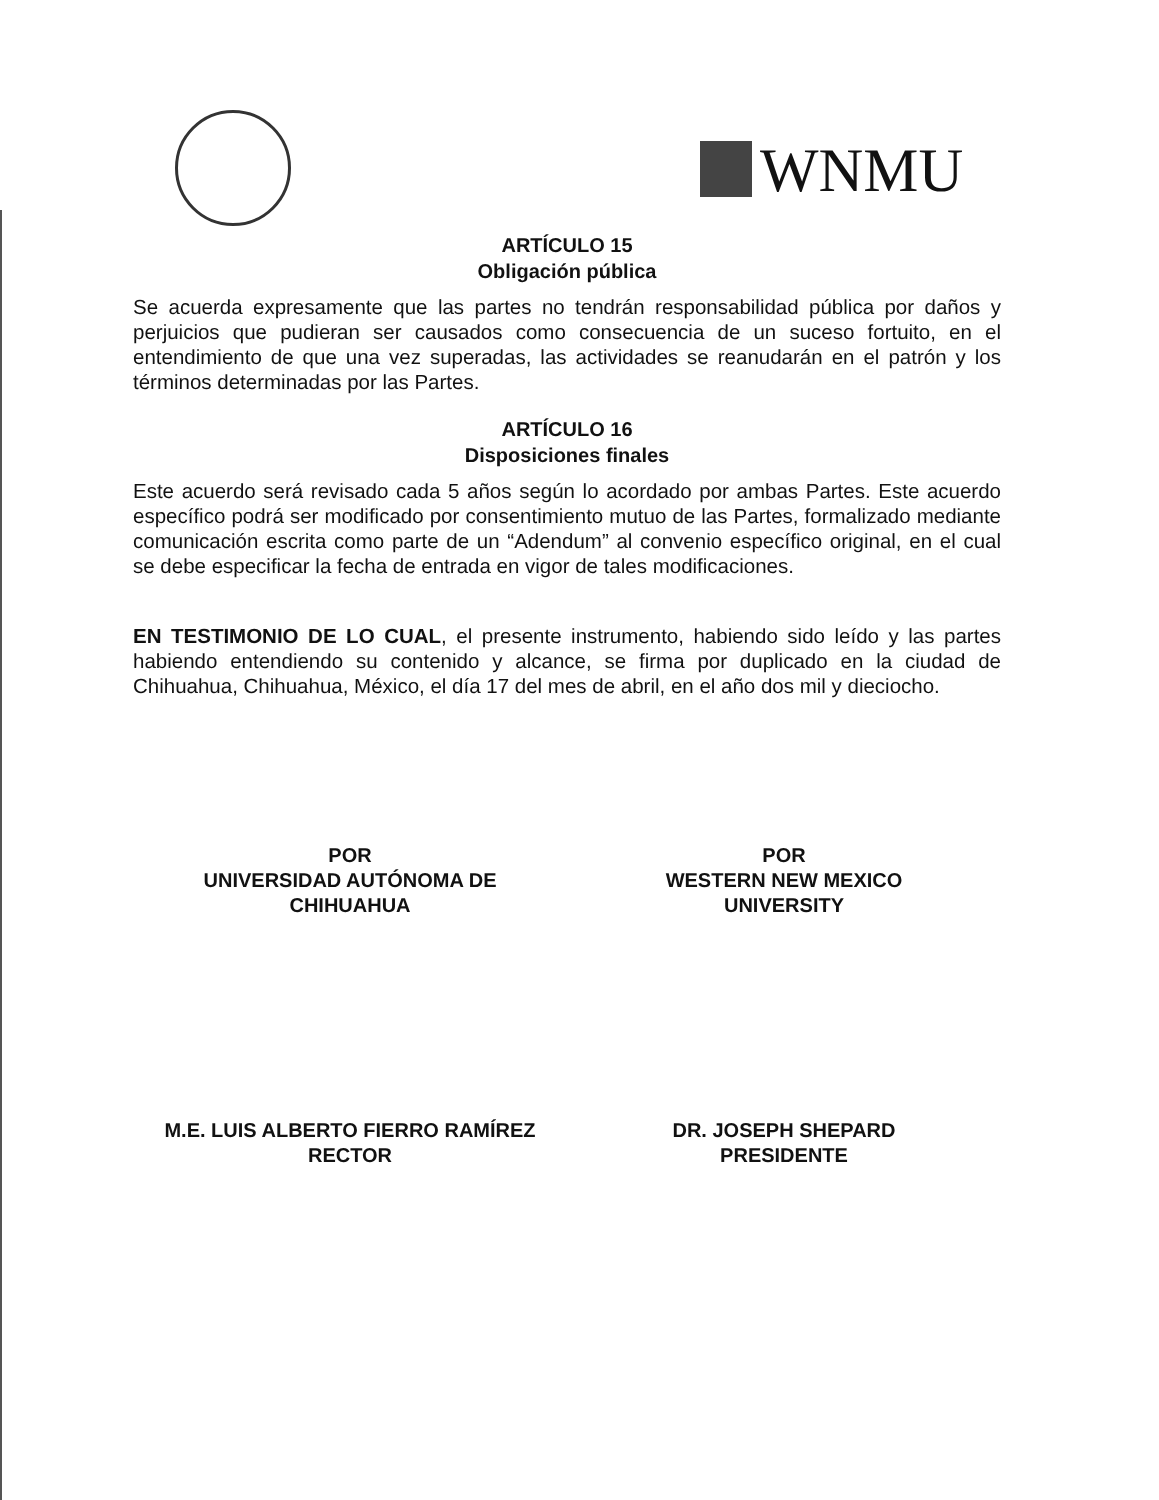WNMU
ARTÍCULO 15
Obligación pública
Se acuerda expresamente que las partes no tendrán responsabilidad pública por daños y perjuicios que pudieran ser causados como consecuencia de un suceso fortuito, en el entendimiento de que una vez superadas, las actividades se reanudarán en el patrón y los términos determinadas por las Partes.
ARTÍCULO 16
Disposiciones finales
Este acuerdo será revisado cada 5 años según lo acordado por ambas Partes. Este acuerdo específico podrá ser modificado por consentimiento mutuo de las Partes, formalizado mediante comunicación escrita como parte de un “Adendum” al convenio específico original, en el cual se debe especificar la fecha de entrada en vigor de tales modificaciones.
EN TESTIMONIO DE LO CUAL, el presente instrumento, habiendo sido leído y las partes habiendo entendiendo su contenido y alcance, se firma por duplicado en la ciudad de Chihuahua, Chihuahua, México, el día 17 del mes de abril, en el año dos mil y dieciocho.
POR
UNIVERSIDAD AUTÓNOMA DE
CHIHUAHUA
M.E. LUIS ALBERTO FIERRO RAMÍREZ
RECTOR
POR
WESTERN NEW MEXICO
UNIVERSITY
DR. JOSEPH SHEPARD
PRESIDENTE